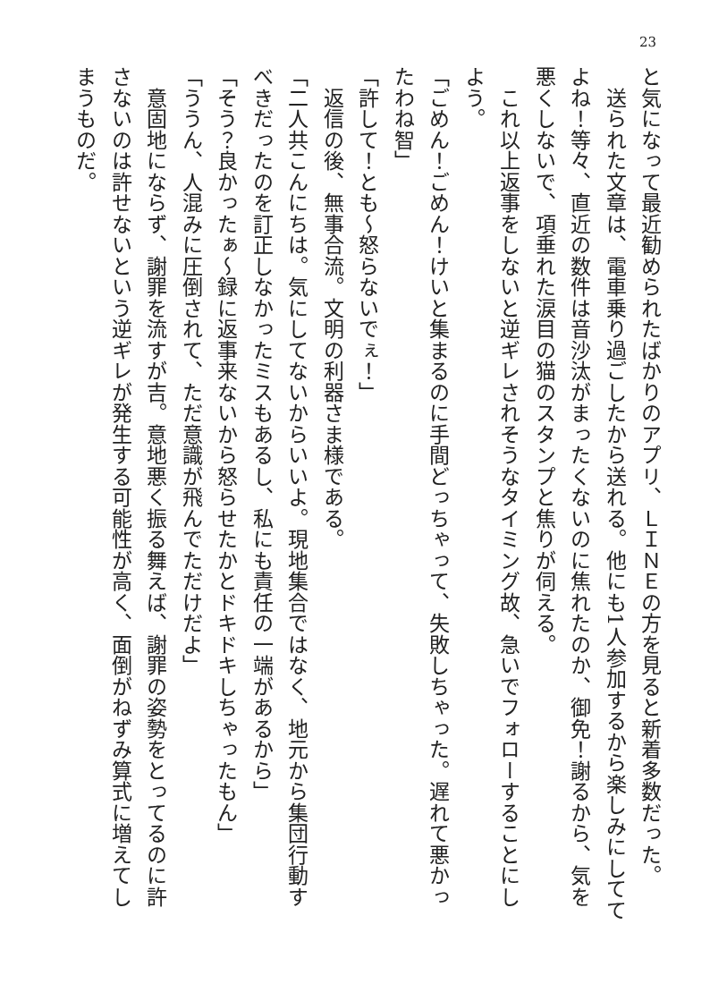23
と気になって最近勧められたばかりのアプリ、ＬＩＮＥの方を見ると新着多数だった。
　送られた文章は、電車乗り過ごしたから送れる。他にも1人参加するから楽しみにしててよね！等々、直近の数件は音沙汰がまったくないのに焦れたのか、御免！謝るから、気を悪くしないで、項垂れた涙目の猫のスタンプと焦りが伺える。
　これ以上返事をしないと逆ギレされそうなタイミング故、急いでフォローすることにしよう。
「ごめん！ごめん！けいと集まるのに手間どっちゃって、失敗しちゃった。遅れて悪かったわね智」
「許して！とも～怒らないでぇ！」
　返信の後、無事合流。文明の利器さま様である。
「二人共こんにちは。気にしてないからいいよ。現地集合ではなく、地元から集団行動すべきだったのを訂正しなかったミスもあるし、私にも責任の一端があるから」
「そう？良かったぁ～録に返事来ないから怒らせたかとドキドキしちゃったもん」
「ううん、人混みに圧倒されて、ただ意識が飛んでただけだよ」
　意固地にならず、謝罪を流すが吉。意地悪く振る舞えば、謝罪の姿勢をとってるのに許さないのは許せないという逆ギレが発生する可能性が高く、面倒がねずみ算式に増えてしまうものだ。